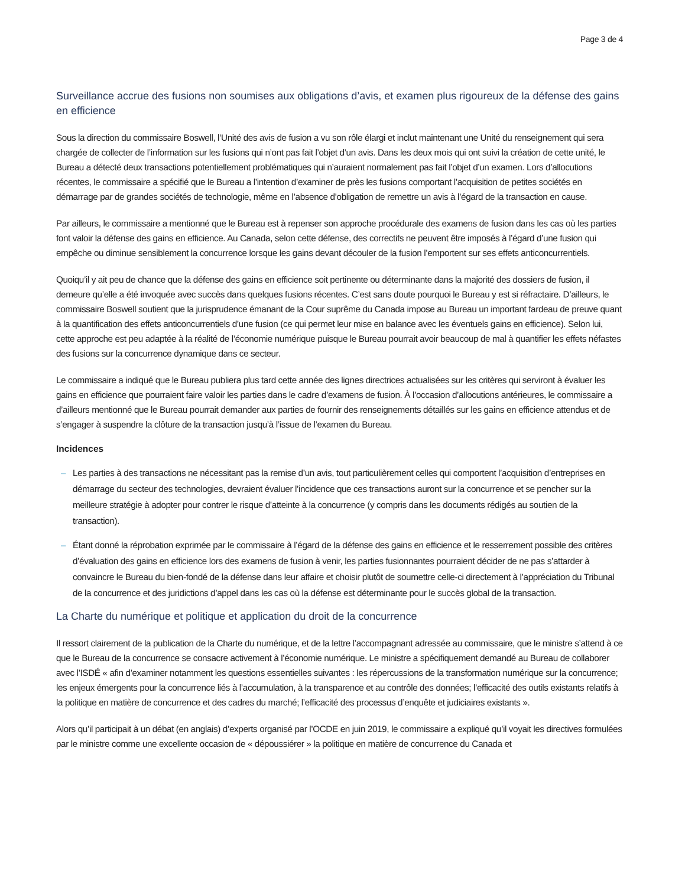Page 3 de 4
Surveillance accrue des fusions non soumises aux obligations d’avis, et examen plus rigoureux de la défense des gains en efficience
Sous la direction du commissaire Boswell, l’Unité des avis de fusion a vu son rôle élargi et inclut maintenant une Unité du renseignement qui sera chargée de collecter de l’information sur les fusions qui n’ont pas fait l’objet d’un avis. Dans les deux mois qui ont suivi la création de cette unité, le Bureau a détecté deux transactions potentiellement problématiques qui n’auraient normalement pas fait l’objet d’un examen. Lors d’allocutions récentes, le commissaire a spécifié que le Bureau a l’intention d’examiner de près les fusions comportant l’acquisition de petites sociétés en démarrage par de grandes sociétés de technologie, même en l’absence d’obligation de remettre un avis à l’égard de la transaction en cause.
Par ailleurs, le commissaire a mentionné que le Bureau est à repenser son approche procédurale des examens de fusion dans les cas où les parties font valoir la défense des gains en efficience. Au Canada, selon cette défense, des correctifs ne peuvent être imposés à l’égard d’une fusion qui empêche ou diminue sensiblement la concurrence lorsque les gains devant découler de la fusion l’emportent sur ses effets anticoncurrentiels.
Quoiqu’il y ait peu de chance que la défense des gains en efficience soit pertinente ou déterminante dans la majorité des dossiers de fusion, il demeure qu’elle a été invoquée avec succès dans quelques fusions récentes. C’est sans doute pourquoi le Bureau y est si réfractaire. D’ailleurs, le commissaire Boswell soutient que la jurisprudence émanant de la Cour suprême du Canada impose au Bureau un important fardeau de preuve quant à la quantification des effets anticoncurrentiels d’une fusion (ce qui permet leur mise en balance avec les éventuels gains en efficience). Selon lui, cette approche est peu adaptée à la réalité de l’économie numérique puisque le Bureau pourrait avoir beaucoup de mal à quantifier les effets néfastes des fusions sur la concurrence dynamique dans ce secteur.
Le commissaire a indiqué que le Bureau publiera plus tard cette année des lignes directrices actualisées sur les critères qui serviront à évaluer les gains en efficience que pourraient faire valoir les parties dans le cadre d’examens de fusion. À l’occasion d’allocutions antérieures, le commissaire a d’ailleurs mentionné que le Bureau pourrait demander aux parties de fournir des renseignements détaillés sur les gains en efficience attendus et de s’engager à suspendre la clôture de la transaction jusqu’à l’issue de l’examen du Bureau.
Incidences
– Les parties à des transactions ne nécessitant pas la remise d’un avis, tout particulièrement celles qui comportent l’acquisition d’entreprises en démarrage du secteur des technologies, devraient évaluer l’incidence que ces transactions auront sur la concurrence et se pencher sur la meilleure stratégie à adopter pour contrer le risque d’atteinte à la concurrence (y compris dans les documents rédigés au soutien de la transaction).
– Étant donné la réprobation exprimée par le commissaire à l’égard de la défense des gains en efficience et le resserrement possible des critères d’évaluation des gains en efficience lors des examens de fusion à venir, les parties fusionnantes pourraient décider de ne pas s’attarder à convaincre le Bureau du bien-fondé de la défense dans leur affaire et choisir plutôt de soumettre celle-ci directement à l’appréciation du Tribunal de la concurrence et des juridictions d’appel dans les cas où la défense est déterminante pour le succès global de la transaction.
La Charte du numérique et politique et application du droit de la concurrence
Il ressort clairement de la publication de la Charte du numérique, et de la lettre l’accompagnant adressée au commissaire, que le ministre s’attend à ce que le Bureau de la concurrence se consacre activement à l’économie numérique. Le ministre a spécifiquement demandé au Bureau de collaborer avec l’ISDÉ « afin d’examiner notamment les questions essentielles suivantes : les répercussions de la transformation numérique sur la concurrence; les enjeux émergents pour la concurrence liés à l’accumulation, à la transparence et au contrôle des données; l’efficacité des outils existants relatifs à la politique en matière de concurrence et des cadres du marché; l’efficacité des processus d’enquête et judiciaires existants ».
Alors qu’il participait à un débat (en anglais) d’experts organisé par l’OCDE en juin 2019, le commissaire a expliqué qu’il voyait les directives formulées par le ministre comme une excellente occasion de « dépoussiérer » la politique en matière de concurrence du Canada et